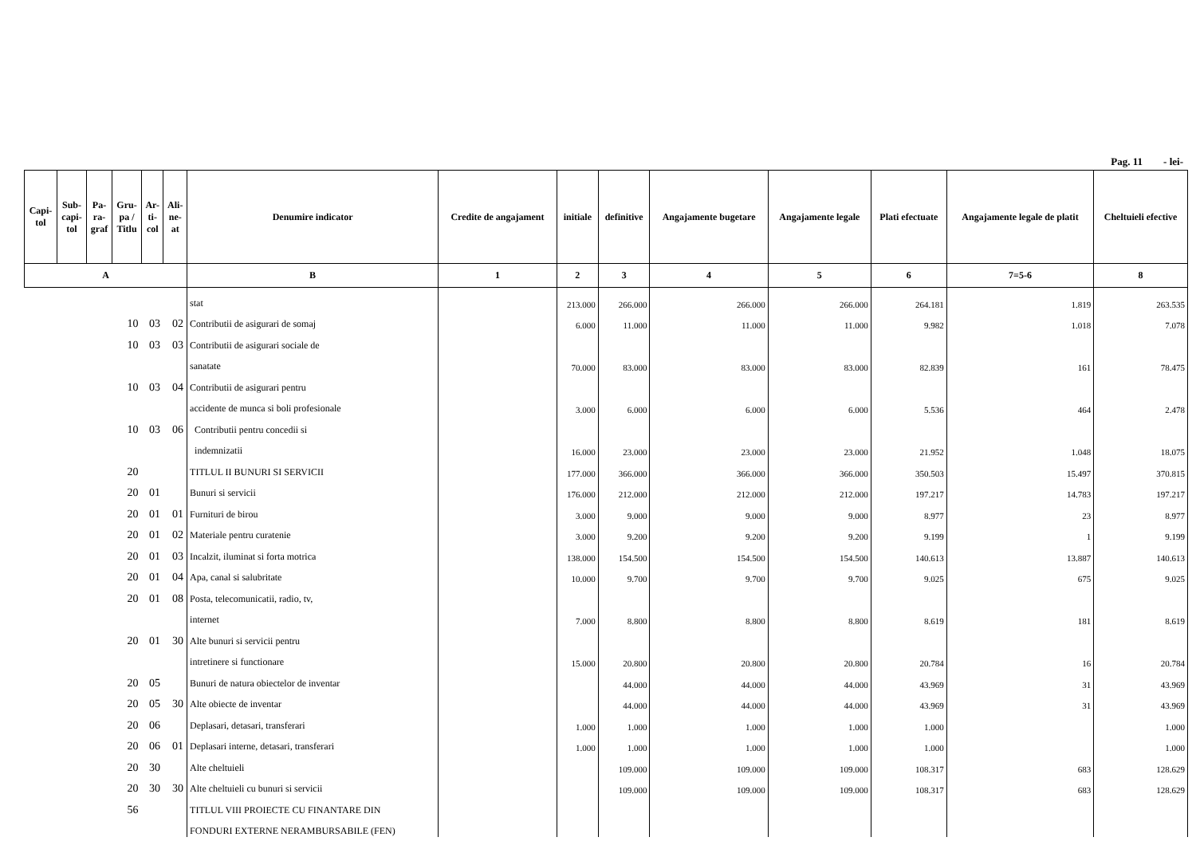Pag. 11 - lei-
| Capi- tol | Sub- capi- tol | Pa- ra- graf | Gru- pa / Titlu | Ar- ti- col | Ali- ne- at | Denumire indicator | Credite de angajament | initiale | definitive | Angajamente bugetare | Angajamente legale | Plati efectuate | Angajamente legale de platit | Cheltuieli efective |
| --- | --- | --- | --- | --- | --- | --- | --- | --- | --- | --- | --- | --- | --- | --- |
| A | | | | | | B | 1 | 2 | 3 | 4 | 5 | 6 | 7=5-6 | 8 |
| | | | | | | stat | | 213.000 | 266.000 | 266.000 | 266.000 | 264.181 | 1.819 | 263.535 |
| 10 | | | | 03 | 02 | Contributii de asigurari de somaj | | 6.000 | 11.000 | 11.000 | 11.000 | 9.982 | 1.018 | 7.078 |
| 10 | | | | 03 | 03 | Contributii de asigurari sociale de | | | | | | | | |
| | | | | | | sanatate | | 70.000 | 83.000 | 83.000 | 83.000 | 82.839 | 161 | 78.475 |
| 10 | | | | 03 | 04 | Contributii de asigurari pentru | | | | | | | | |
| | | | | | | accidente de munca si boli profesionale | | 3.000 | 6.000 | 6.000 | 6.000 | 5.536 | 464 | 2.478 |
| 10 | | | | 03 | 06 | Contributii pentru concedii si | | | | | | | | |
| | | | | | | indemnizatii | | 16.000 | 23.000 | 23.000 | 23.000 | 21.952 | 1.048 | 18.075 |
| 20 | | | | | | TITLUL II BUNURI SI SERVICII | | 177.000 | 366.000 | 366.000 | 366.000 | 350.503 | 15.497 | 370.815 |
| 20 | | | | 01 | | Bunuri si servicii | | 176.000 | 212.000 | 212.000 | 212.000 | 197.217 | 14.783 | 197.217 |
| 20 | | | | 01 | 01 | Furnituri de birou | | 3.000 | 9.000 | 9.000 | 9.000 | 8.977 | 23 | 8.977 |
| 20 | | | | 01 | 02 | Materiale pentru curatenie | | 3.000 | 9.200 | 9.200 | 9.200 | 9.199 | 1 | 9.199 |
| 20 | | | | 01 | 03 | Incalzit, iluminat si forta motrica | | 138.000 | 154.500 | 154.500 | 154.500 | 140.613 | 13.887 | 140.613 |
| 20 | | | | 01 | 04 | Apa, canal si salubritate | | 10.000 | 9.700 | 9.700 | 9.700 | 9.025 | 675 | 9.025 |
| 20 | | | | 01 | 08 | Posta, telecomunicatii, radio, tv, | | | | | | | | |
| | | | | | | internet | | 7.000 | 8.800 | 8.800 | 8.800 | 8.619 | 181 | 8.619 |
| 20 | | | | 01 | 30 | Alte bunuri si servicii pentru | | | | | | | | |
| | | | | | | intretinere si functionare | | 15.000 | 20.800 | 20.800 | 20.800 | 20.784 | 16 | 20.784 |
| 20 | | | | 05 | | Bunuri de natura obiectelor de inventar | | | 44.000 | 44.000 | 44.000 | 43.969 | 31 | 43.969 |
| 20 | | | | 05 | 30 | Alte obiecte de inventar | | | 44.000 | 44.000 | 44.000 | 43.969 | 31 | 43.969 |
| 20 | | | | 06 | | Deplasari, detasari, transferari | | 1.000 | 1.000 | 1.000 | 1.000 | 1.000 | | 1.000 |
| 20 | | | | 06 | 01 | Deplasari interne, detasari, transferari | | 1.000 | 1.000 | 1.000 | 1.000 | 1.000 | | 1.000 |
| 20 | | | | 30 | | Alte cheltuieli | | | 109.000 | 109.000 | 109.000 | 108.317 | 683 | 128.629 |
| 20 | | | | 30 | 30 | Alte cheltuieli cu bunuri si servicii | | | 109.000 | 109.000 | 109.000 | 108.317 | 683 | 128.629 |
| 56 | | | | | | TITLUL VIII PROIECTE CU FINANTARE DIN | | | | | | | | |
| | | | | | | FONDURI EXTERNE NERAMBURSABILE (FEN) | | | | | | | | |